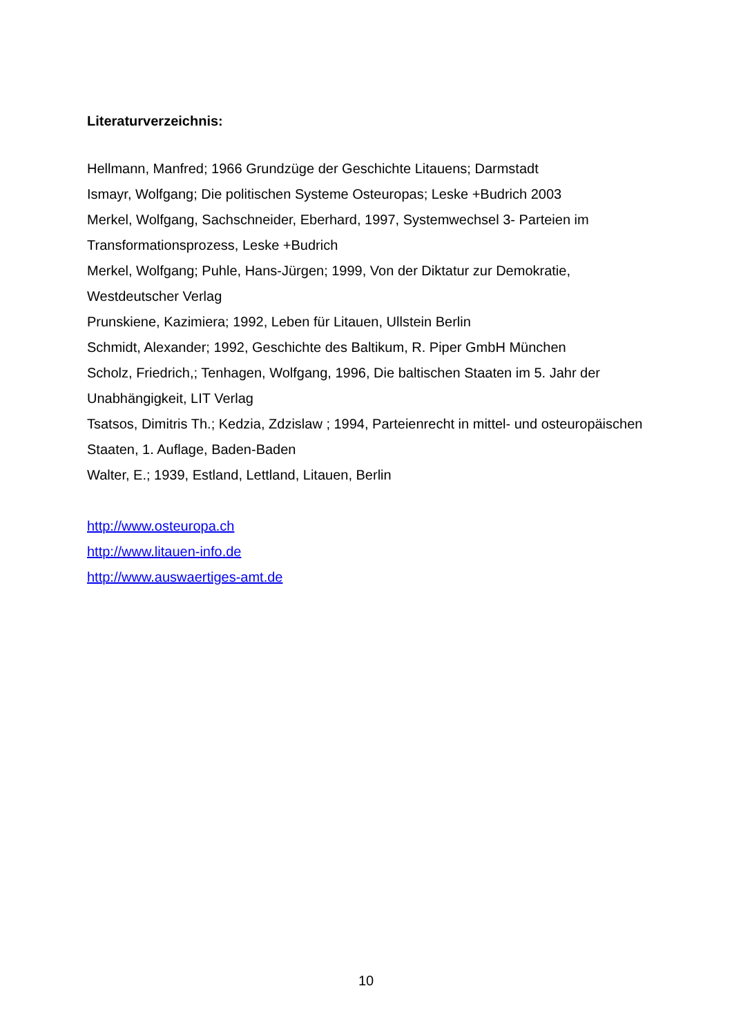Literaturverzeichnis:
Hellmann, Manfred; 1966 Grundzüge der Geschichte Litauens; Darmstadt
Ismayr, Wolfgang; Die politischen Systeme Osteuropas; Leske +Budrich 2003
Merkel, Wolfgang, Sachschneider, Eberhard, 1997, Systemwechsel 3- Parteien im Transformationsprozess, Leske +Budrich
Merkel, Wolfgang; Puhle, Hans-Jürgen; 1999, Von der Diktatur zur Demokratie, Westdeutscher Verlag
Prunskiene, Kazimiera; 1992, Leben für Litauen, Ullstein Berlin
Schmidt, Alexander; 1992, Geschichte des Baltikum, R. Piper GmbH München
Scholz, Friedrich,; Tenhagen, Wolfgang, 1996, Die baltischen Staaten im 5. Jahr der Unabhängigkeit, LIT Verlag
Tsatsos, Dimitris Th.; Kedzia, Zdzislaw ; 1994, Parteienrecht in mittel- und osteuropäischen Staaten, 1. Auflage, Baden-Baden
Walter, E.; 1939, Estland, Lettland, Litauen, Berlin
http://www.osteuropa.ch
http://www.litauen-info.de
http://www.auswaertiges-amt.de
10